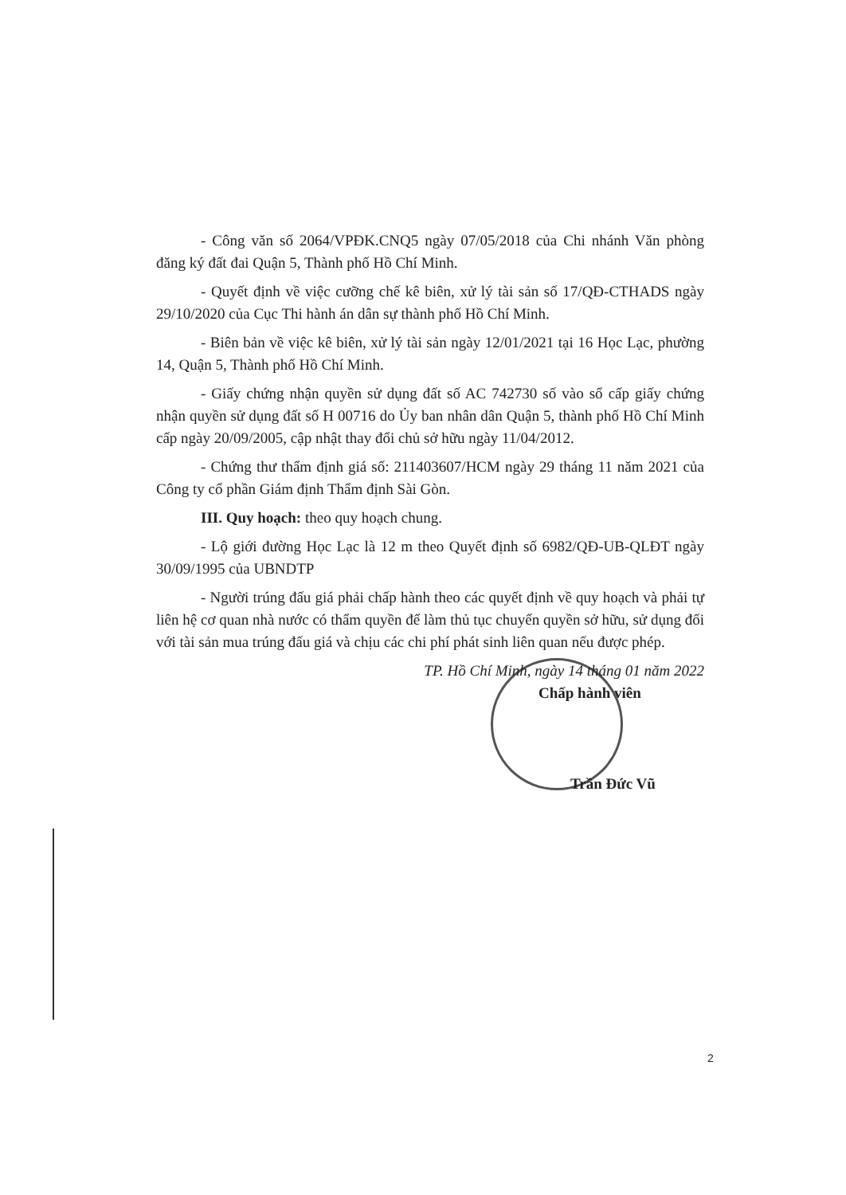- Công văn số 2064/VPĐK.CNQ5 ngày 07/05/2018 của Chi nhánh Văn phòng đăng ký đất đai Quận 5, Thành phố Hồ Chí Minh.
- Quyết định về việc cưỡng chế kê biên, xử lý tài sản số 17/QĐ-CTHADS ngày 29/10/2020 của Cục Thi hành án dân sự thành phố Hồ Chí Minh.
- Biên bản về việc kê biên, xử lý tài sản ngày 12/01/2021 tại 16 Học Lạc, phường 14, Quận 5, Thành phố Hồ Chí Minh.
- Giấy chứng nhận quyền sử dụng đất số AC 742730 số vào sổ cấp giấy chứng nhận quyền sử dụng đất số H 00716 do Ủy ban nhân dân Quận 5, thành phố Hồ Chí Minh cấp ngày 20/09/2005, cập nhật thay đổi chủ sở hữu ngày 11/04/2012.
- Chứng thư thẩm định giá số: 211403607/HCM ngày 29 tháng 11 năm 2021 của Công ty cổ phần Giám định Thẩm định Sài Gòn.
III. Quy hoạch: theo quy hoạch chung.
- Lộ giới đường Học Lạc là 12 m theo Quyết định số 6982/QĐ-UB-QLĐT ngày 30/09/1995 của UBNDTP
- Người trúng đấu giá phải chấp hành theo các quyết định về quy hoạch và phải tự liên hệ cơ quan nhà nước có thẩm quyền để làm thủ tục chuyển quyền sở hữu, sử dụng đối với tài sản mua trúng đấu giá và chịu các chi phí phát sinh liên quan nếu được phép.
TP. Hồ Chí Minh, ngày 14 tháng 01 năm 2022
Chấp hành viên
Trần Đức Vũ
2